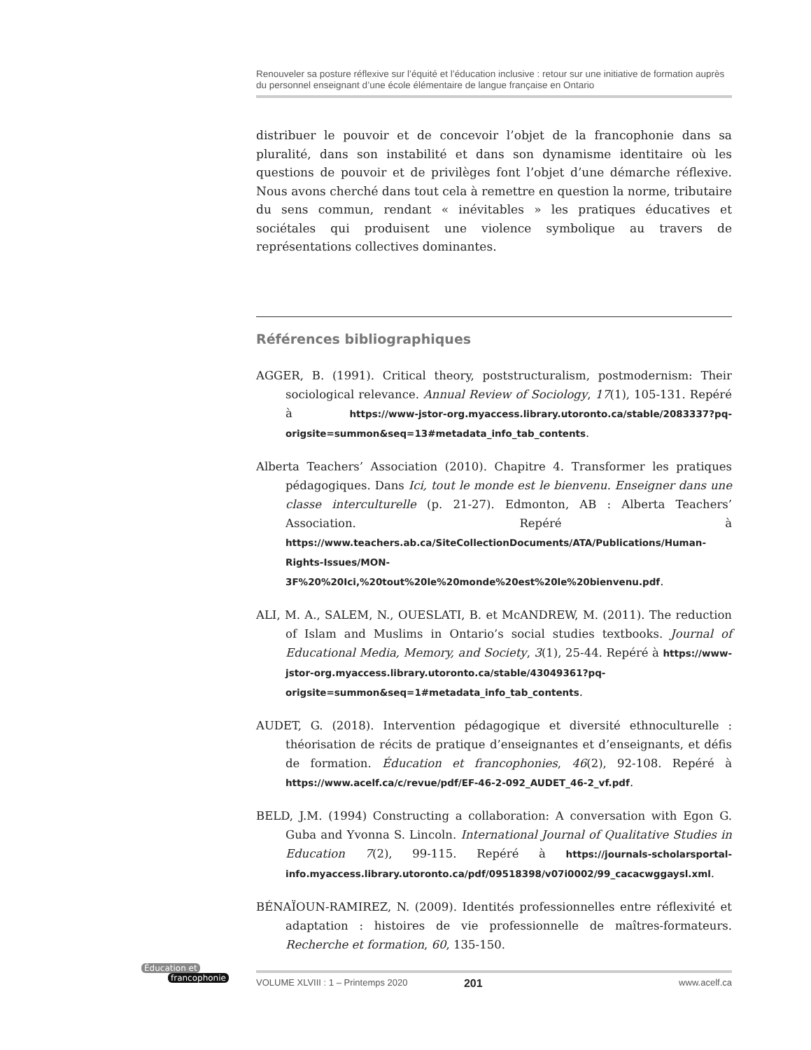Renouveler sa posture réflexive sur l’équité et l’éducation inclusive : retour sur une initiative de formation auprès du personnel enseignant d’une école élémentaire de langue française en Ontario
distribuer le pouvoir et de concevoir l’objet de la francophonie dans sa pluralité, dans son instabilité et dans son dynamisme identitaire où les questions de pouvoir et de privilèges font l’objet d’une démarche réflexive. Nous avons cherché dans tout cela à remettre en question la norme, tributaire du sens commun, rendant « inévitables » les pratiques éducatives et sociétales qui produisent une violence symbolique au travers de représentations collectives dominantes.
Références bibliographiques
AGGER, B. (1991). Critical theory, poststructuralism, postmodernism: Their sociological relevance. Annual Review of Sociology, 17(1), 105-131. Repéré à https://www-jstor-org.myaccess.library.utoronto.ca/stable/2083337?pq-origsite=summon&seq=13#metadata_info_tab_contents.
Alberta Teachers’ Association (2010). Chapitre 4. Transformer les pratiques pédagogiques. Dans Ici, tout le monde est le bienvenu. Enseigner dans une classe interculturelle (p. 21-27). Edmonton, AB : Alberta Teachers’ Association. Repéré à https://www.teachers.ab.ca/SiteCollectionDocuments/ATA/Publications/Human-Rights-Issues/MON-3F%20%20Ici,%20tout%20le%20monde%20est%20le%20bienvenu.pdf.
ALI, M. A., SALEM, N., OUESLATI, B. et McANDREW, M. (2011). The reduction of Islam and Muslims in Ontario’s social studies textbooks. Journal of Educational Media, Memory, and Society, 3(1), 25-44. Repéré à https://www-jstor-org.myaccess.library.utoronto.ca/stable/43049361?pq-origsite=summon&seq=1#metadata_info_tab_contents.
AUDET, G. (2018). Intervention pédagogique et diversité ethnoculturelle : théorisation de récits de pratique d’enseignantes et d’enseignants, et défis de formation. Éducation et francophonies, 46(2), 92-108. Repéré à https://www.acelf.ca/c/revue/pdf/EF-46-2-092_AUDET_46-2_vf.pdf.
BELD, J.M. (1994) Constructing a collaboration: A conversation with Egon G. Guba and Yvonna S. Lincoln. International Journal of Qualitative Studies in Education 7(2), 99-115. Repéré à https://journals-scholarsportal-info.myaccess.library.utoronto.ca/pdf/09518398/v07i0002/99_cacacwggaysl.xml.
BÉNAÏOUN-RAMIREZ, N. (2009). Identités professionnelles entre réflexivité et adaptation : histoires de vie professionnelle de maîtres-formateurs. Recherche et formation, 60, 135-150.
Éducation et
francophonie
VOLUME XLVIII : 1 – Printemps 2020 201 www.acelf.ca